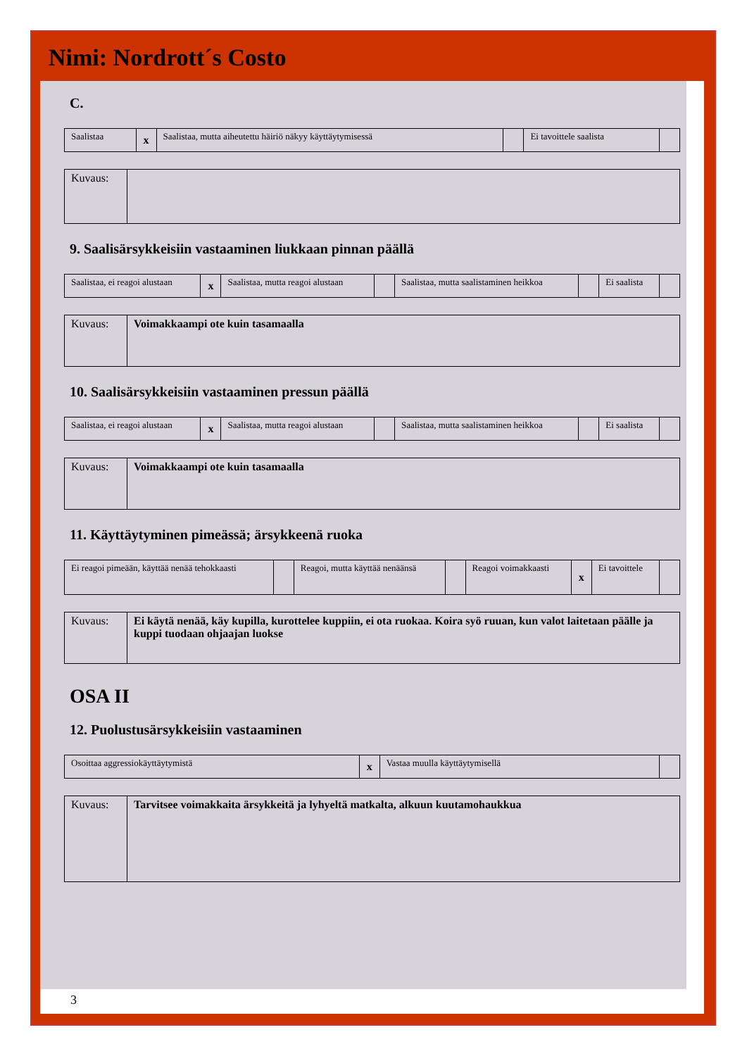Nimi: Nordrott´s Costo
C.
| Saalistaa | x | Saalistaa, mutta aiheutettu häiriö näkyy käyttäytymisessä | | Ei tavoittele saalista | |
| Kuvaus: | |
9. Saalisärsykkeisiin vastaaminen liukkaan pinnan päällä
| Saalistaa, ei reagoi alustaan | x | Saalistaa, mutta reagoi alustaan | | Saalistaa, mutta saalistaminen heikkoa | | Ei saalista | |
| Kuvaus: | Voimakkaampi ote kuin tasamaalla |
10. Saalisärsykkeisiin vastaaminen pressun päällä
| Saalistaa, ei reagoi alustaan | x | Saalistaa, mutta reagoi alustaan | | Saalistaa, mutta saalistaminen heikkoa | | Ei saalista | |
| Kuvaus: | Voimakkaampi ote kuin tasamaalla |
11. Käyttäytyminen pimeässä; ärsykkeenä ruoka
| Ei reagoi pimeään, käyttää nenää tehokkaasti | | Reagoi, mutta käyttää nenäänsä | | Reagoi voimakkaasti | x | Ei tavoittele | |
| Kuvaus: | Ei käytä nenää, käy kupilla, kurottelee kuppiin, ei ota ruokaa. Koira syö ruuan, kun valot laitetaan päälle ja kuppi tuodaan ohjaajan luokse |
OSA II
12. Puolustusärsykkeisiin vastaaminen
| Osoittaa aggressiokäyttäytymistä | x | Vastaa muulla käyttäytymisellä | |
| Kuvaus: | Tarvitsee voimakkaita ärsykkeitä ja lyhyeltä matkalta, alkuun kuutamohaukkua |
3